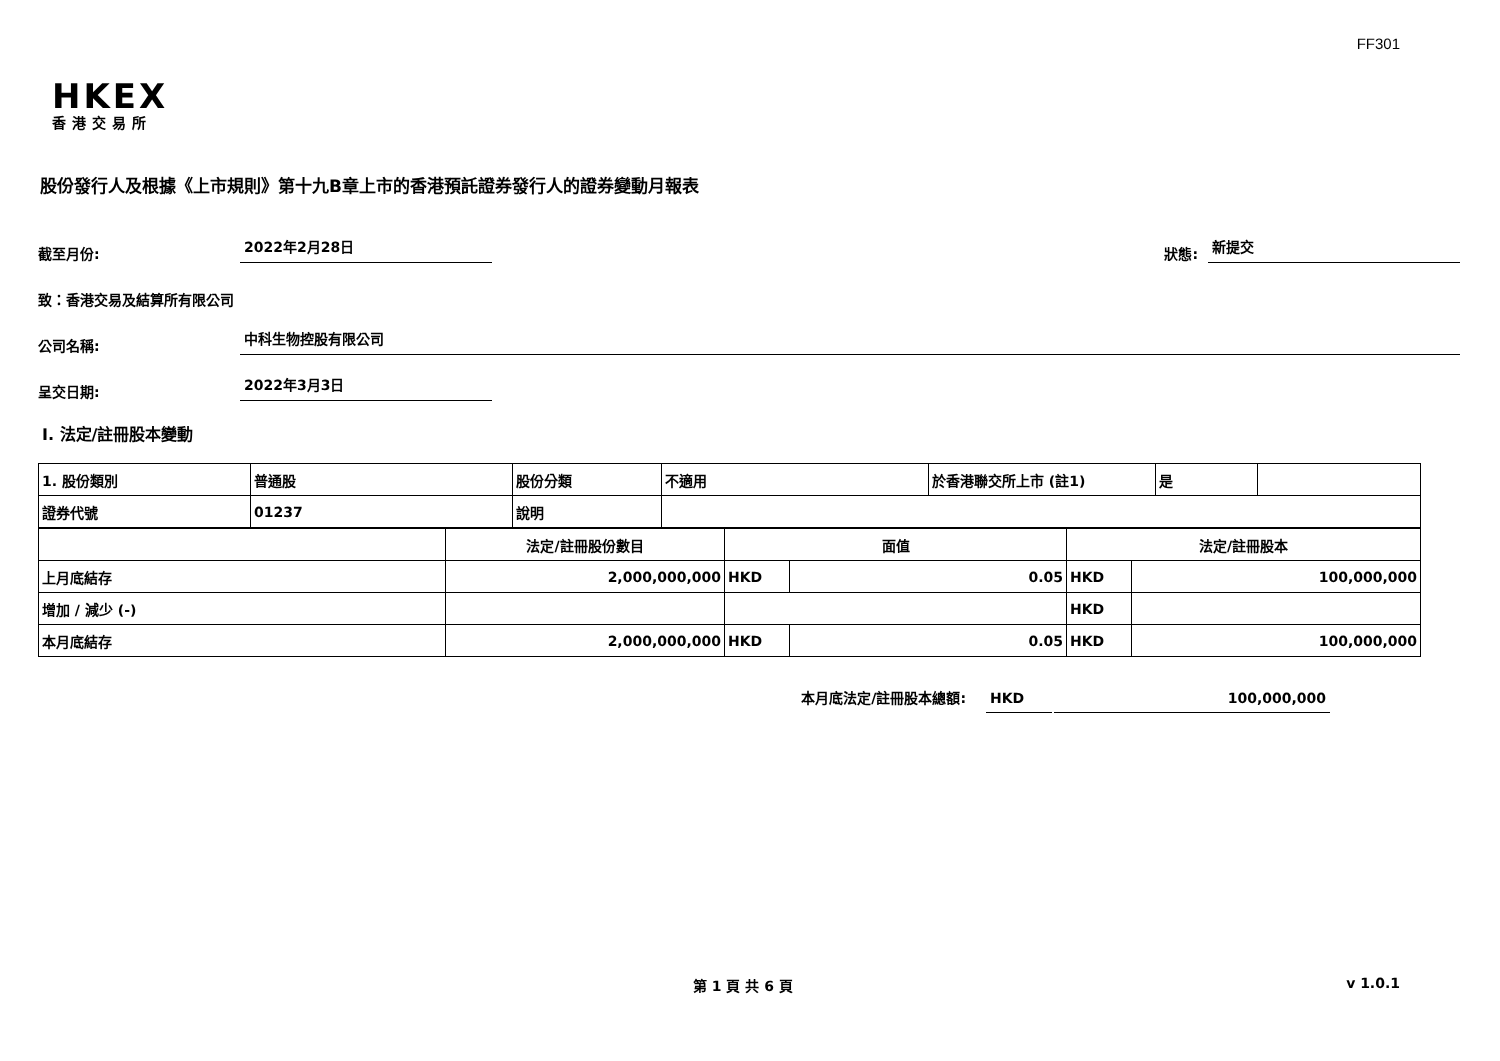FF301
HKEX
香港交易所
股份發行人及根據《上市規則》第十九B章上市的香港預託證券發行人的證券變動月報表
截至月份: 2022年2月28日 狀態: 新提交
致：香港交易及結算所有限公司
公司名稱: 中科生物控股有限公司
呈交日期: 2022年3月3日
I. 法定/註冊股本變動
| 1. 股份類別 | 普通股 | 股份分類 | 不適用 | 於香港聯交所上市 (註1) | 是 | |
| 證券代號 | 01237 | 說明 | | | | |
| | 法定/註冊股份數目 | 面值 | | 法定/註冊股本 | |
| 上月底結存 | 2,000,000,000 | HKD | 0.05 | HKD | 100,000,000 |
| 增加 / 減少 (-) | | | | HKD | |
| 本月底結存 | 2,000,000,000 | HKD | 0.05 | HKD | 100,000,000 |
本月底法定/註冊股本總額: HKD 100,000,000
第 1 頁 共 6 頁 v 1.0.1